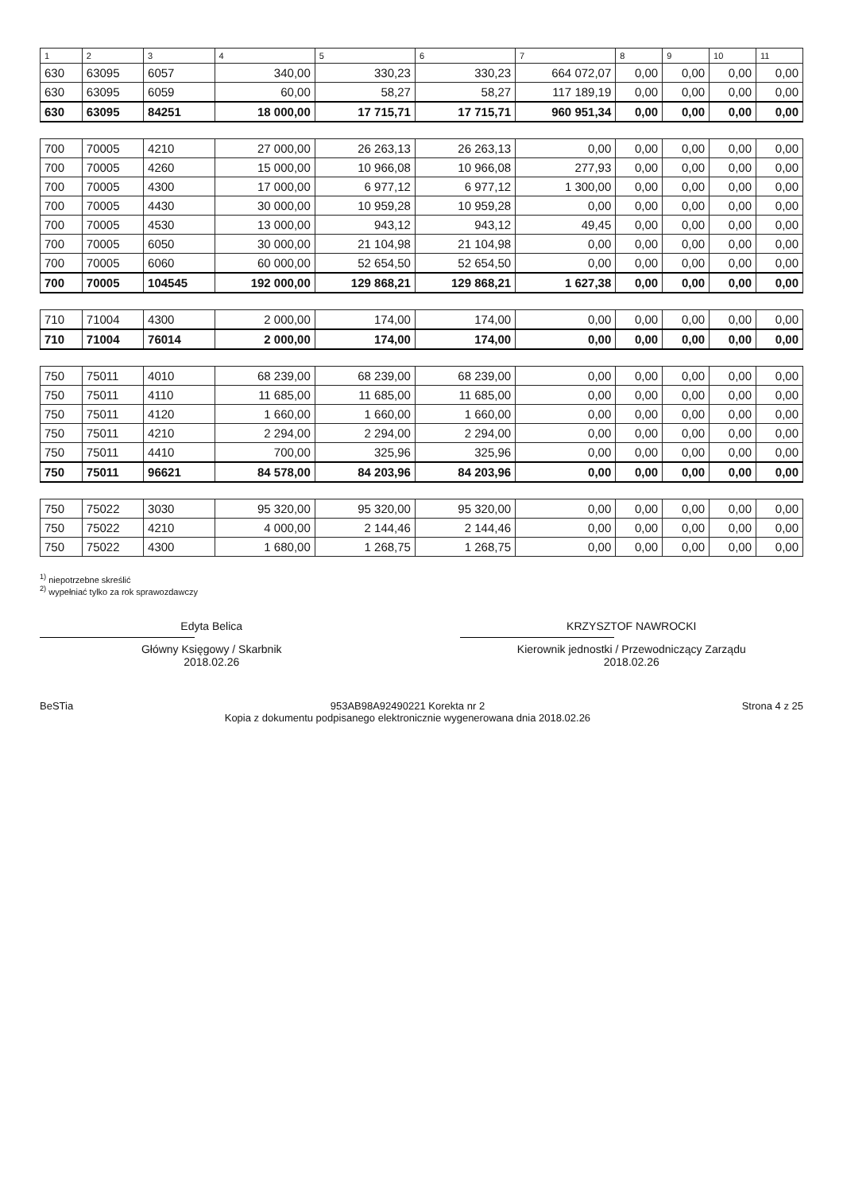| 1 | 2 | 3 | 4 | 5 | 6 | 7 | 8 | 9 | 10 | 11 |
| --- | --- | --- | --- | --- | --- | --- | --- | --- | --- | --- |
| 630 | 63095 | 6057 | 340,00 | 330,23 | 330,23 | 664 072,07 | 0,00 | 0,00 | 0,00 | 0,00 |
| 630 | 63095 | 6059 | 60,00 | 58,27 | 58,27 | 117 189,19 | 0,00 | 0,00 | 0,00 | 0,00 |
| 630 | 63095 | 84251 | 18 000,00 | 17 715,71 | 17 715,71 | 960 951,34 | 0,00 | 0,00 | 0,00 | 0,00 |
| 700 | 70005 | 4210 | 27 000,00 | 26 263,13 | 26 263,13 | 0,00 | 0,00 | 0,00 | 0,00 | 0,00 |
| 700 | 70005 | 4260 | 15 000,00 | 10 966,08 | 10 966,08 | 277,93 | 0,00 | 0,00 | 0,00 | 0,00 |
| 700 | 70005 | 4300 | 17 000,00 | 6 977,12 | 6 977,12 | 1 300,00 | 0,00 | 0,00 | 0,00 | 0,00 |
| 700 | 70005 | 4430 | 30 000,00 | 10 959,28 | 10 959,28 | 0,00 | 0,00 | 0,00 | 0,00 | 0,00 |
| 700 | 70005 | 4530 | 13 000,00 | 943,12 | 943,12 | 49,45 | 0,00 | 0,00 | 0,00 | 0,00 |
| 700 | 70005 | 6050 | 30 000,00 | 21 104,98 | 21 104,98 | 0,00 | 0,00 | 0,00 | 0,00 | 0,00 |
| 700 | 70005 | 6060 | 60 000,00 | 52 654,50 | 52 654,50 | 0,00 | 0,00 | 0,00 | 0,00 | 0,00 |
| 700 | 70005 | 104545 | 192 000,00 | 129 868,21 | 129 868,21 | 1 627,38 | 0,00 | 0,00 | 0,00 | 0,00 |
| 710 | 71004 | 4300 | 2 000,00 | 174,00 | 174,00 | 0,00 | 0,00 | 0,00 | 0,00 | 0,00 |
| 710 | 71004 | 76014 | 2 000,00 | 174,00 | 174,00 | 0,00 | 0,00 | 0,00 | 0,00 | 0,00 |
| 750 | 75011 | 4010 | 68 239,00 | 68 239,00 | 68 239,00 | 0,00 | 0,00 | 0,00 | 0,00 | 0,00 |
| 750 | 75011 | 4110 | 11 685,00 | 11 685,00 | 11 685,00 | 0,00 | 0,00 | 0,00 | 0,00 | 0,00 |
| 750 | 75011 | 4120 | 1 660,00 | 1 660,00 | 1 660,00 | 0,00 | 0,00 | 0,00 | 0,00 | 0,00 |
| 750 | 75011 | 4210 | 2 294,00 | 2 294,00 | 2 294,00 | 0,00 | 0,00 | 0,00 | 0,00 | 0,00 |
| 750 | 75011 | 4410 | 700,00 | 325,96 | 325,96 | 0,00 | 0,00 | 0,00 | 0,00 | 0,00 |
| 750 | 75011 | 96621 | 84 578,00 | 84 203,96 | 84 203,96 | 0,00 | 0,00 | 0,00 | 0,00 | 0,00 |
| 750 | 75022 | 3030 | 95 320,00 | 95 320,00 | 95 320,00 | 0,00 | 0,00 | 0,00 | 0,00 | 0,00 |
| 750 | 75022 | 4210 | 4 000,00 | 2 144,46 | 2 144,46 | 0,00 | 0,00 | 0,00 | 0,00 | 0,00 |
| 750 | 75022 | 4300 | 1 680,00 | 1 268,75 | 1 268,75 | 0,00 | 0,00 | 0,00 | 0,00 | 0,00 |
<sup>1)</sup> niepotrzebne skreślić
<sup>2)</sup> wypełniać tylko za rok sprawozdawczy
Edyta Belica
Główny Księgowy / Skarbnik
2018.02.26
KRZYSZTOF NAWROCKI
Kierownik jednostki / Przewodniczący Zarządu
2018.02.26
BeSTia 953AB98A92490221 Korekta nr 2
Kopia z dokumentu podpisanego elektronicznie wygenerowana dnia 2018.02.26
Strona 4 z 25